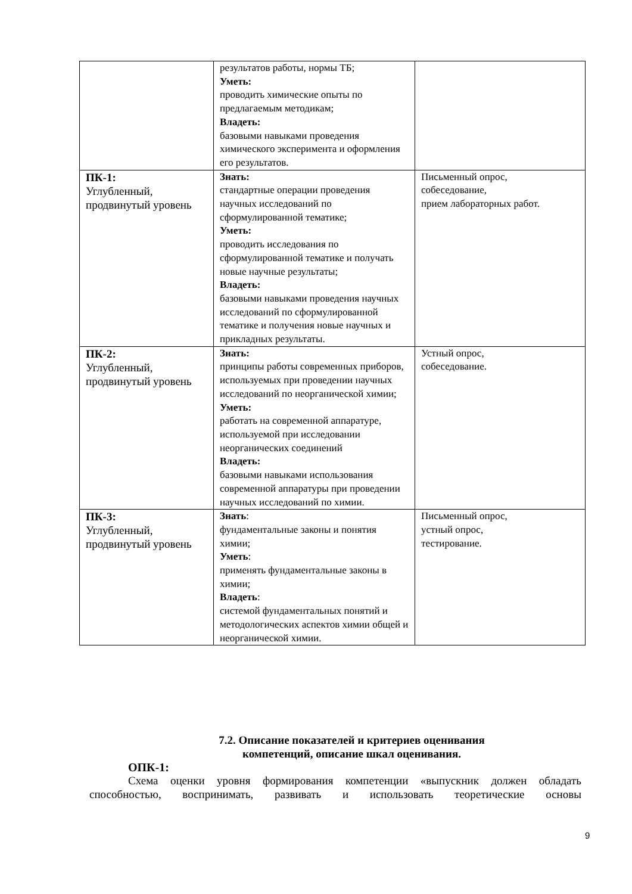| | результатов работы, нормы ТБ; Уметь: проводить химические опыты по предлагаемым методикам; Владеть: базовыми навыками проведения химического эксперимента и оформления его результатов. | |
| ПК-1: Углубленный, продвинутый уровень | Знать: стандартные операции проведения научных исследований по сформулированной тематике; Уметь: проводить исследования по сформулированной тематике и получать новые научные результаты; Владеть: базовыми навыками проведения научных исследований по сформулированной тематике и получения новые научных и прикладных результаты. | Письменный опрос, собеседование, прием лабораторных работ. |
| ПК-2: Углубленный, продвинутый уровень | Знать: принципы работы современных приборов, используемых при проведении научных исследований по неорганической химии; Уметь: работать на современной аппаратуре, используемой при исследовании неорганических соединений Владеть: базовыми навыками использования современной аппаратуры при проведении научных исследований по химии. | Устный опрос, собеседование. |
| ПК-3: Углубленный, продвинутый уровень | Знать : фундаментальные законы и понятия химии; Уметь : применять фундаментальные законы в химии; Владеть : системой фундаментальных понятий и методологических аспектов химии общей и неорганической химии. | Письменный опрос, устный опрос, тестирование. |
7.2. Описание показателей и критериев оценивания
компетенций, описание шкал оценивания.
ОПК-1:
Схема оценки уровня формирования компетенции «выпускник должен обладать способностью, воспринимать, развивать и использовать теоретические основы
9